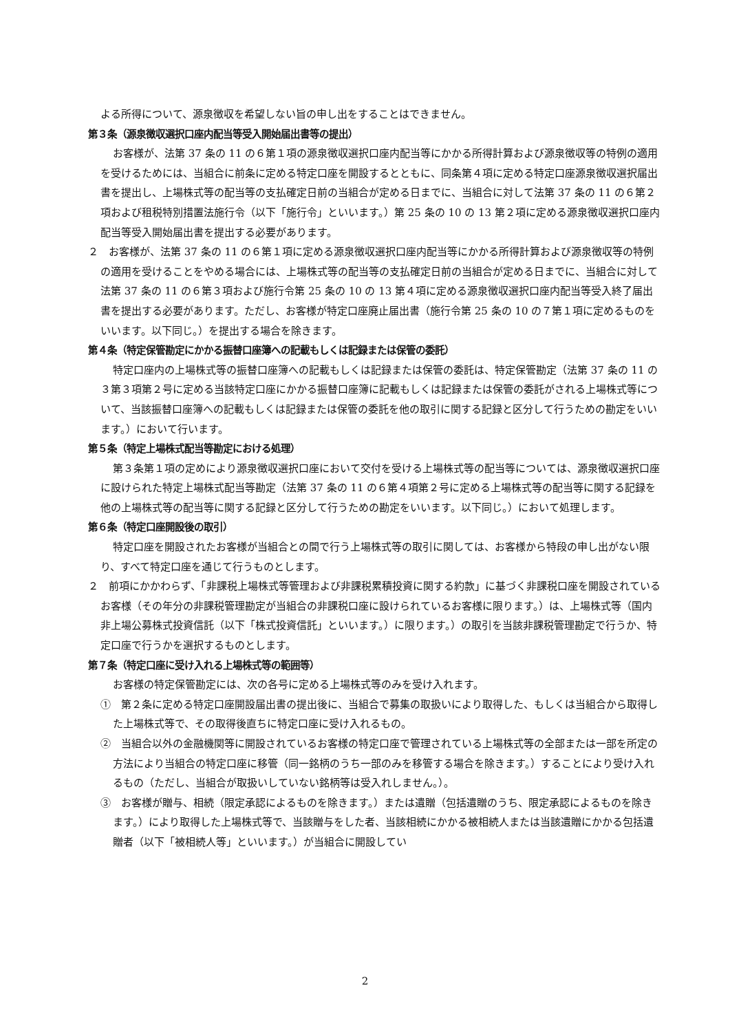よる所得について、源泉徴収を希望しない旨の申し出をすることはできません。
第３条（源泉徴収選択口座内配当等受入開始届出書等の提出）
お客様が、法第 37 条の 11 の６第１項の源泉徴収選択口座内配当等にかかる所得計算および源泉徴収等の特例の適用を受けるためには、当組合に前条に定める特定口座を開設するとともに、同条第４項に定める特定口座源泉徴収選択届出書を提出し、上場株式等の配当等の支払確定日前の当組合が定める日までに、当組合に対して法第 37 条の 11 の６第２項および租税特別措置法施行令（以下「施行令」といいます。）第 25 条の 10 の 13 第２項に定める源泉徴収選択口座内配当等受入開始届出書を提出する必要があります。
２　お客様が、法第 37 条の 11 の６第１項に定める源泉徴収選択口座内配当等にかかる所得計算および源泉徴収等の特例の適用を受けることをやめる場合には、上場株式等の配当等の支払確定日前の当組合が定める日までに、当組合に対して法第 37 条の 11 の６第３項および施行令第 25 条の 10 の 13 第４項に定める源泉徴収選択口座内配当等受入終了届出書を提出する必要があります。ただし、お客様が特定口座廃止届出書（施行令第 25 条の 10 の７第１項に定めるものをいいます。以下同じ。）を提出する場合を除きます。
第４条（特定保管勘定にかかる振替口座簿への記載もしくは記録または保管の委託）
特定口座内の上場株式等の振替口座簿への記載もしくは記録または保管の委託は、特定保管勘定（法第 37 条の 11 の３第３項第２号に定める当該特定口座にかかる振替口座簿に記載もしくは記録または保管の委託がされる上場株式等について、当該振替口座簿への記載もしくは記録または保管の委託を他の取引に関する記録と区分して行うための勘定をいいます。）において行います。
第５条（特定上場株式配当等勘定における処理）
第３条第１項の定めにより源泉徴収選択口座において交付を受ける上場株式等の配当等については、源泉徴収選択口座に設けられた特定上場株式配当等勘定（法第 37 条の 11 の６第４項第２号に定める上場株式等の配当等に関する記録を他の上場株式等の配当等に関する記録と区分して行うための勘定をいいます。以下同じ。）において処理します。
第６条（特定口座開設後の取引）
特定口座を開設されたお客様が当組合との間で行う上場株式等の取引に関しては、お客様から特段の申し出がない限り、すべて特定口座を通じて行うものとします。
２　前項にかかわらず、「非課税上場株式等管理および非課税累積投資に関する約款」に基づく非課税口座を開設されているお客様（その年分の非課税管理勘定が当組合の非課税口座に設けられているお客様に限ります。）は、上場株式等（国内非上場公募株式投資信託（以下「株式投資信託」といいます。）に限ります。）の取引を当該非課税管理勘定で行うか、特定口座で行うかを選択するものとします。
第７条（特定口座に受け入れる上場株式等の範囲等）
お客様の特定保管勘定には、次の各号に定める上場株式等のみを受け入れます。
①　第２条に定める特定口座開設届出書の提出後に、当組合で募集の取扱いにより取得した、もしくは当組合から取得した上場株式等で、その取得後直ちに特定口座に受け入れるもの。
②　当組合以外の金融機関等に開設されているお客様の特定口座で管理されている上場株式等の全部または一部を所定の方法により当組合の特定口座に移管（同一銘柄のうち一部のみを移管する場合を除きます。）することにより受け入れるもの（ただし、当組合が取扱いしていない銘柄等は受入れしません。）。
③　お客様が贈与、相続（限定承認によるものを除きます。）または遺贈（包括遺贈のうち、限定承認によるものを除きます。）により取得した上場株式等で、当該贈与をした者、当該相続にかかる被相続人または当該遺贈にかかる包括遺贈者（以下「被相続人等」といいます。）が当組合に開設してい
2